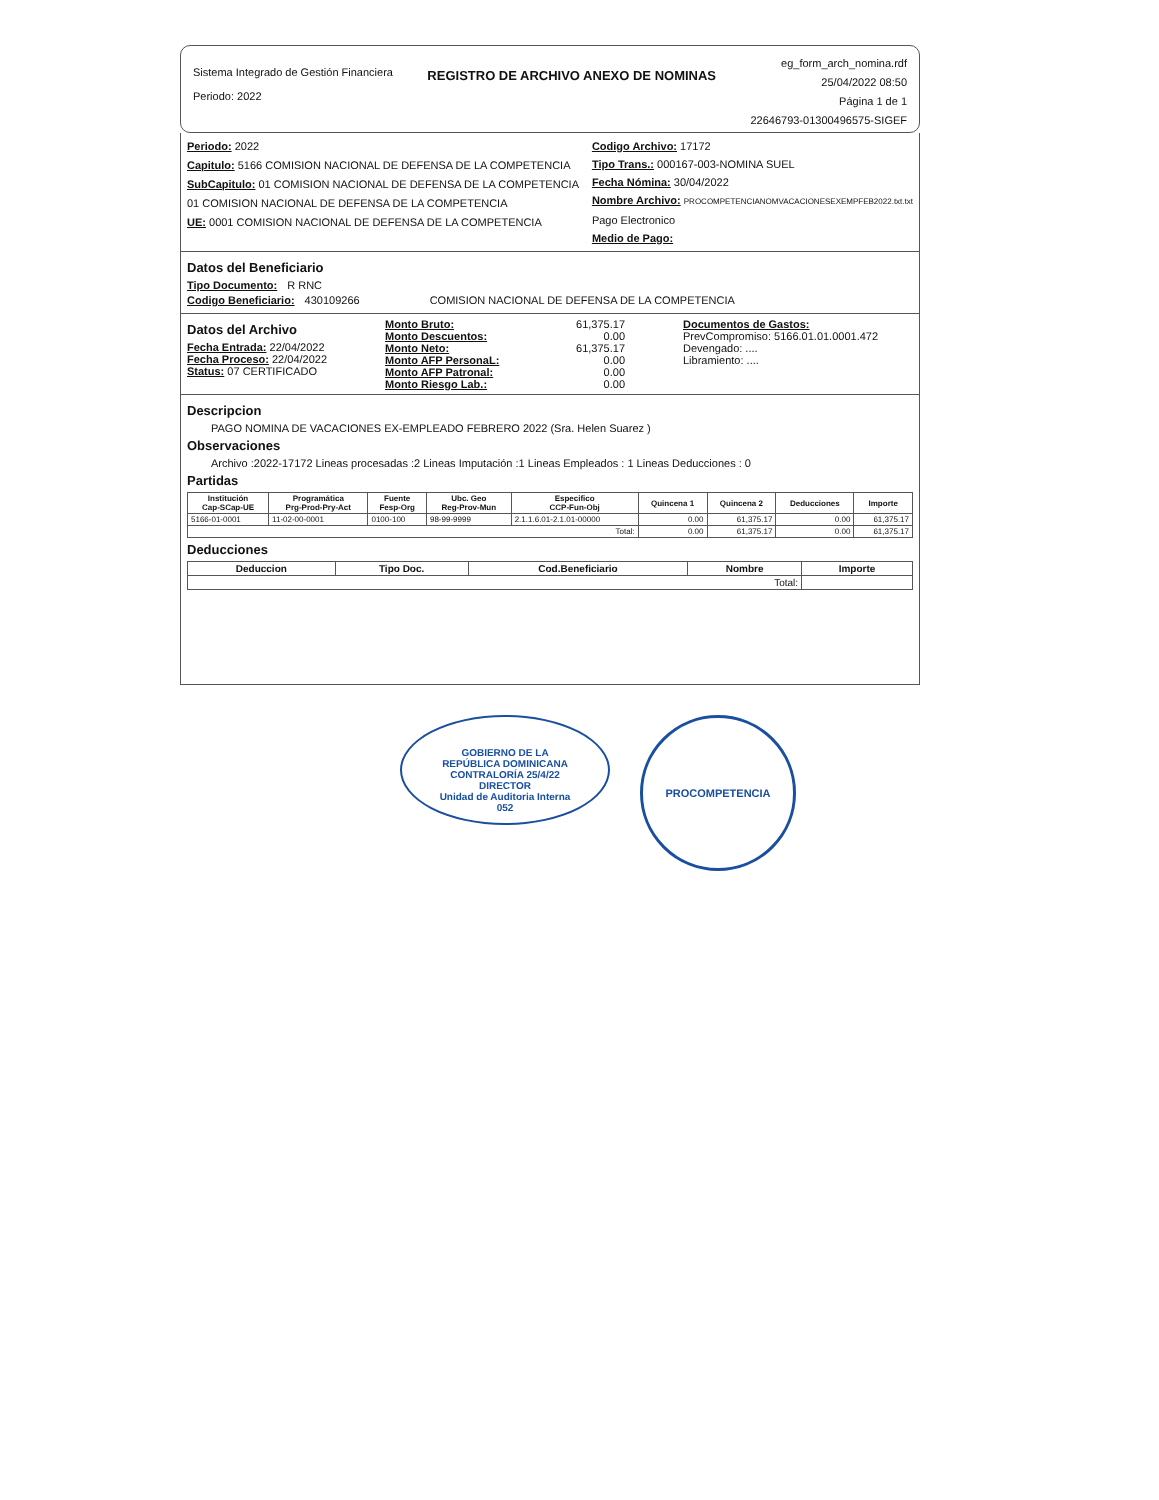Sistema Integrado de Gestión Financiera
Periodo: 2022
REGISTRO DE ARCHIVO ANEXO DE NOMINAS
eg_form_arch_nomina.rdf
25/04/2022 08:50
Página 1 de 1
22646793-01300496575-SIGEF
Periodo: 2022
Capitulo: 5166 COMISION NACIONAL DE DEFENSA DE LA COMPETENCIA
SubCapitulo: 01 COMISION NACIONAL DE DEFENSA DE LA COMPETENCIA
01 COMISION NACIONAL DE DEFENSA DE LA COMPETENCIA
UE: 0001 COMISION NACIONAL DE DEFENSA DE LA COMPETENCIA
Codigo Archivo: 17172
Tipo Trans.: 000167-003-NOMINA SUEL
Fecha Nómina: 30/04/2022
Nombre Archivo: PROCOMPETENCIANOMVACACIONESEXEMPFEB2022.txt.txt
Pago Electronico
Medio de Pago:
Datos del Beneficiario
Tipo Documento: R RNC
Codigo Beneficiario: 430109266 COMISION NACIONAL DE DEFENSA DE LA COMPETENCIA
Datos del Archivo
Fecha Entrada: 22/04/2022
Fecha Proceso: 22/04/2022
Status: 07 CERTIFICADO
Monto Bruto: 61,375.17
Monto Descuentos: 0.00
Monto Neto: 61,375.17
Monto AFP PersonaL: 0.00
Monto AFP Patronal: 0.00
Monto Riesgo Lab.: 0.00
Documentos de Gastos:
PrevCompromiso: 5166.01.01.0001.472
Devengado: ....
Libramiento: ....
Descripcion
PAGO NOMINA DE VACACIONES EX-EMPLEADO FEBRERO 2022 (Sra. Helen Suarez )
Observaciones
Archivo :2022-17172 Lineas procesadas :2 Lineas Imputación :1 Lineas Empleados : 1 Lineas Deducciones : 0
Partidas
| Institución Cap-SCap-UE | Programática Prg-Prod-Pry-Act | Fuente Fesp-Org | Ubc. Geo Reg-Prov-Mun | Especifico CCP-Fun-Obj | Quincena 1 | Quincena 2 | Deducciones | Importe |
| --- | --- | --- | --- | --- | --- | --- | --- | --- |
| 5166-01-0001 | 11-02-00-0001 | 0100-100 | 98-99-9999 | 2.1.1.6.01-2.1.01-00000 | 0.00 | 61,375.17 | 0.00 | 61,375.17 |
| Total: | | | | | 0.00 | 61,375.17 | 0.00 | 61,375.17 |
Deducciones
| Deduccion | Tipo Doc. | Cod.Beneficiario | Nombre | Importe |
| --- | --- | --- | --- | --- |
| Total: | | | | |
GOBIERNO DE LA
REPÚBLICA DOMINICANA
CONTRALORÍA 25/4/22
DIRECTOR
Unidad de Auditoria Interna
052
PROCOMPETENCIA